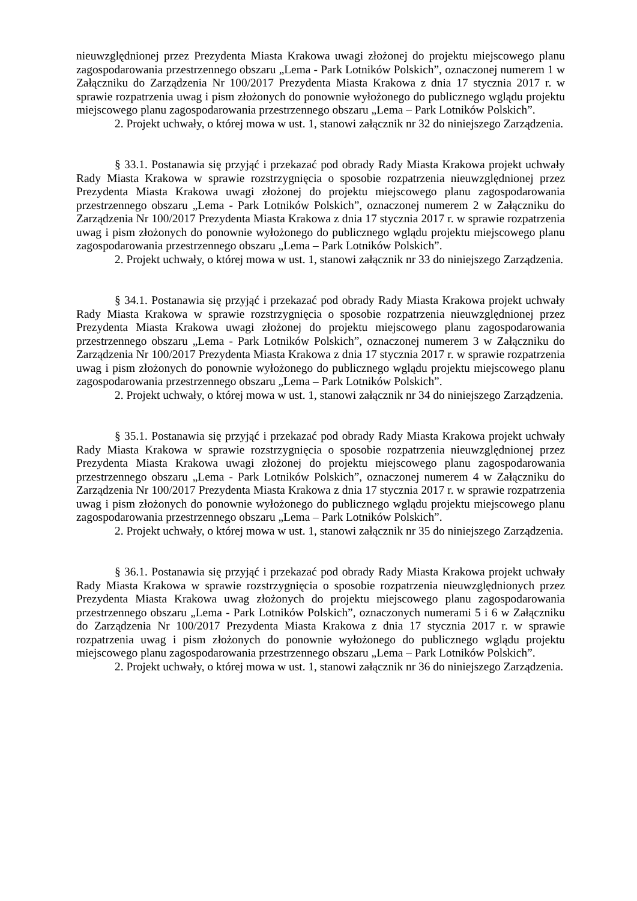nieuwzględnionej przez Prezydenta Miasta Krakowa uwagi złożonej do projektu miejscowego planu zagospodarowania przestrzennego obszaru „Lema - Park Lotników Polskich”, oznaczonej numerem 1 w Załączniku do Zarządzenia Nr 100/2017 Prezydenta Miasta Krakowa z dnia 17 stycznia 2017 r. w sprawie rozpatrzenia uwag i pism złożonych do ponownie wyłożonego do publicznego wglądu projektu miejscowego planu zagospodarowania przestrzennego obszaru „Lema – Park Lotników Polskich”.
2. Projekt uchwały, o której mowa w ust. 1, stanowi załącznik nr 32 do niniejszego Zarządzenia.
§ 33.1. Postanawia się przyjąć i przekazać pod obrady Rady Miasta Krakowa projekt uchwały Rady Miasta Krakowa w sprawie rozstrzygnięcia o sposobie rozpatrzenia nieuwzględnionej przez Prezydenta Miasta Krakowa uwagi złożonej do projektu miejscowego planu zagospodarowania przestrzennego obszaru „Lema - Park Lotników Polskich”, oznaczonej numerem 2 w Załączniku do Zarządzenia Nr 100/2017 Prezydenta Miasta Krakowa z dnia 17 stycznia 2017 r. w sprawie rozpatrzenia uwag i pism złożonych do ponownie wyłożonego do publicznego wglądu projektu miejscowego planu zagospodarowania przestrzennego obszaru „Lema – Park Lotników Polskich”.
2. Projekt uchwały, o której mowa w ust. 1, stanowi załącznik nr 33 do niniejszego Zarządzenia.
§ 34.1. Postanawia się przyjąć i przekazać pod obrady Rady Miasta Krakowa projekt uchwały Rady Miasta Krakowa w sprawie rozstrzygnięcia o sposobie rozpatrzenia nieuwzględnionej przez Prezydenta Miasta Krakowa uwagi złożonej do projektu miejscowego planu zagospodarowania przestrzennego obszaru „Lema - Park Lotników Polskich”, oznaczonej numerem 3 w Załączniku do Zarządzenia Nr 100/2017 Prezydenta Miasta Krakowa z dnia 17 stycznia 2017 r. w sprawie rozpatrzenia uwag i pism złożonych do ponownie wyłożonego do publicznego wglądu projektu miejscowego planu zagospodarowania przestrzennego obszaru „Lema – Park Lotników Polskich”.
2. Projekt uchwały, o której mowa w ust. 1, stanowi załącznik nr 34 do niniejszego Zarządzenia.
§ 35.1. Postanawia się przyjąć i przekazać pod obrady Rady Miasta Krakowa projekt uchwały Rady Miasta Krakowa w sprawie rozstrzygnięcia o sposobie rozpatrzenia nieuwzględnionej przez Prezydenta Miasta Krakowa uwagi złożonej do projektu miejscowego planu zagospodarowania przestrzennego obszaru „Lema - Park Lotników Polskich”, oznaczonej numerem 4 w Załączniku do Zarządzenia Nr 100/2017 Prezydenta Miasta Krakowa z dnia 17 stycznia 2017 r. w sprawie rozpatrzenia uwag i pism złożonych do ponownie wyłożonego do publicznego wglądu projektu miejscowego planu zagospodarowania przestrzennego obszaru „Lema – Park Lotników Polskich”.
2. Projekt uchwały, o której mowa w ust. 1, stanowi załącznik nr 35 do niniejszego Zarządzenia.
§ 36.1. Postanawia się przyjąć i przekazać pod obrady Rady Miasta Krakowa projekt uchwały Rady Miasta Krakowa w sprawie rozstrzygnięcia o sposobie rozpatrzenia nieuwzględnionych przez Prezydenta Miasta Krakowa uwag złożonych do projektu miejscowego planu zagospodarowania przestrzennego obszaru „Lema - Park Lotników Polskich”, oznaczonych numerami 5 i 6 w Załączniku do Zarządzenia Nr 100/2017 Prezydenta Miasta Krakowa z dnia 17 stycznia 2017 r. w sprawie rozpatrzenia uwag i pism złożonych do ponownie wyłożonego do publicznego wglądu projektu miejscowego planu zagospodarowania przestrzennego obszaru „Lema – Park Lotników Polskich”.
2. Projekt uchwały, o której mowa w ust. 1, stanowi załącznik nr 36 do niniejszego Zarządzenia.